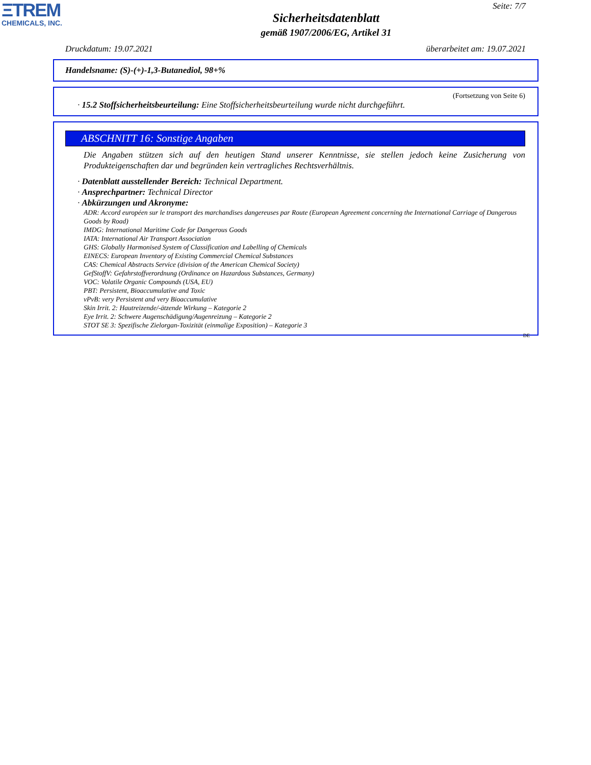ΞTREM
CHEMICALS, INC.
Seite: 7/7
Sicherheitsdatenblatt
gemäß 1907/2006/EG, Artikel 31
Druckdatum: 19.07.2021 überarbeitet am: 19.07.2021
Handelsname: (S)-(+)-1,3-Butanediol, 98+%
(Fortsetzung von Seite 6)
· 15.2 Stoffsicherheitsbeurteilung: Eine Stoffsicherheitsbeurteilung wurde nicht durchgeführt.
ABSCHNITT 16: Sonstige Angaben
Die Angaben stützen sich auf den heutigen Stand unserer Kenntnisse, sie stellen jedoch keine Zusicherung von Produkteigenschaften dar und begründen kein vertragliches Rechtsverhältnis.
· Datenblatt ausstellender Bereich: Technical Department.
· Ansprechpartner: Technical Director
· Abkürzungen und Akronyme:
ADR: Accord européen sur le transport des marchandises dangereuses par Route (European Agreement concerning the International Carriage of Dangerous Goods by Road)
IMDG: International Maritime Code for Dangerous Goods
IATA: International Air Transport Association
GHS: Globally Harmonised System of Classification and Labelling of Chemicals
EINECS: European Inventory of Existing Commercial Chemical Substances
CAS: Chemical Abstracts Service (division of the American Chemical Society)
GefStoffV: Gefahrstoffverordnung (Ordinance on Hazardous Substances, Germany)
VOC: Volatile Organic Compounds (USA, EU)
PBT: Persistent, Bioaccumulative and Toxic
vPvB: very Persistent and very Bioaccumulative
Skin Irrit. 2: Hautreizende/-ätzende Wirkung – Kategorie 2
Eye Irrit. 2: Schwere Augenschädigung/Augenreizung – Kategorie 2
STOT SE 3: Spezifische Zielorgan-Toxizität (einmalige Exposition) – Kategorie 3
DE